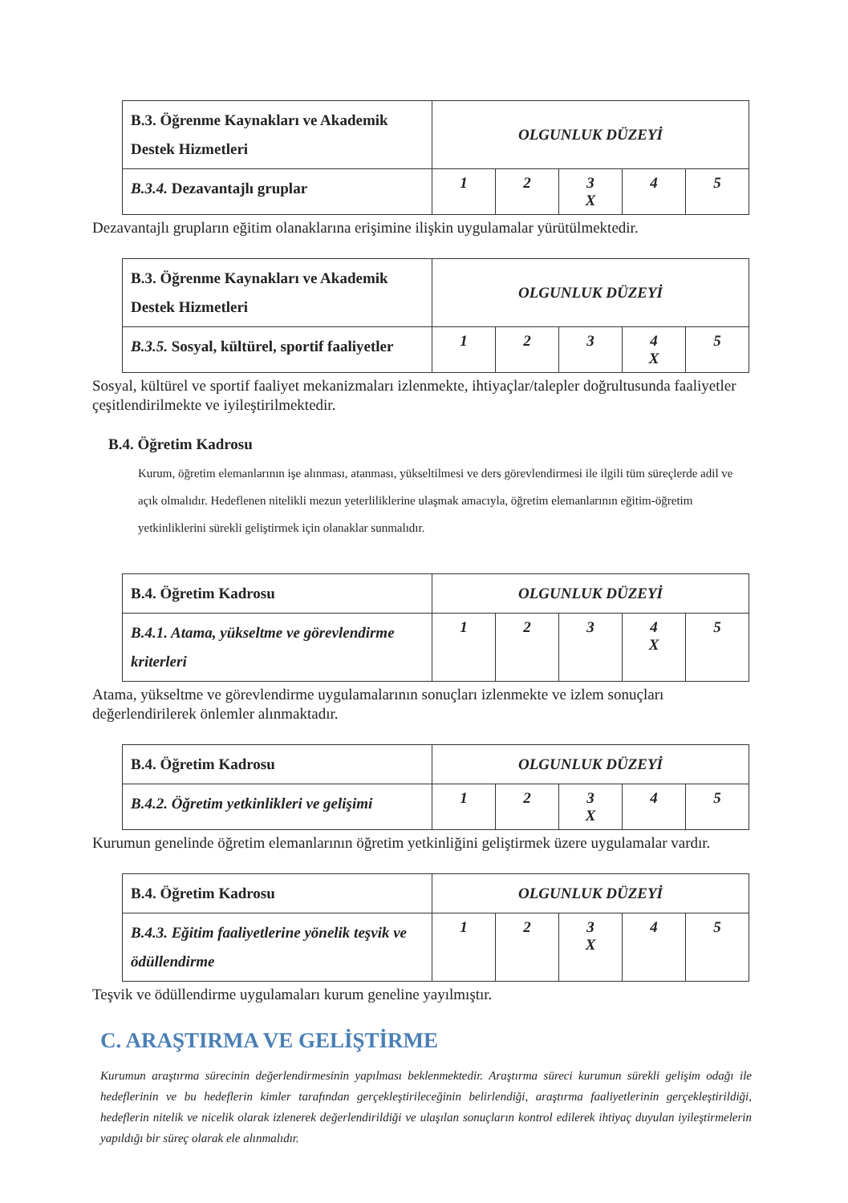| B.3. Öğrenme Kaynakları ve Akademik Destek Hizmetleri | OLGUNLUK DÜZEYİ | | | | |
| B.3.4. Dezavantajlı gruplar | 1 | 2 | 3 X | 4 | 5 |
Dezavantajlı grupların eğitim olanaklarına erişimine ilişkin uygulamalar yürütülmektedir.
| B.3. Öğrenme Kaynakları ve Akademik Destek Hizmetleri | OLGUNLUK DÜZEYİ | | | | |
| B.3.5. Sosyal, kültürel, sportif faaliyetler | 1 | 2 | 3 | 4 X | 5 |
Sosyal, kültürel ve sportif faaliyet mekanizmaları izlenmekte, ihtiyaçlar/talepler doğrultusunda faaliyetler çeşitlendirilmekte ve iyileştirilmektedir.
B.4. Öğretim Kadrosu
Kurum, öğretim elemanlarının işe alınması, atanması, yükseltilmesi ve ders görevlendirmesi ile ilgili tüm süreçlerde adil ve açık olmalıdır. Hedeflenen nitelikli mezun yeterliliklerine ulaşmak amacıyla, öğretim elemanlarının eğitim-öğretim yetkinliklerini sürekli geliştirmek için olanaklar sunmalıdır.
| B.4. Öğretim Kadrosu | OLGUNLUK DÜZEYİ | | | | |
| B.4.1. Atama, yükseltme ve görevlendirme kriterleri | 1 | 2 | 3 | 4 X | 5 |
Atama, yükseltme ve görevlendirme uygulamalarının sonuçları izlenmekte ve izlem sonuçları değerlendirilerek önlemler alınmaktadır.
| B.4. Öğretim Kadrosu | OLGUNLUK DÜZEYİ | | | | |
| B.4.2. Öğretim yetkinlikleri ve gelişimi | 1 | 2 | 3 X | 4 | 5 |
Kurumun genelinde öğretim elemanlarının öğretim yetkinliğini geliştirmek üzere uygulamalar vardır.
| B.4. Öğretim Kadrosu | OLGUNLUK DÜZEYİ | | | | |
| B.4.3. Eğitim faaliyetlerine yönelik teşvik ve ödüllendirme | 1 | 2 | 3 X | 4 | 5 |
Teşvik ve ödüllendirme uygulamaları kurum geneline yayılmıştır.
C. ARAŞTIRMA VE GELİŞTİRME
Kurumun araştırma sürecinin değerlendirmesinin yapılması beklenmektedir. Araştırma süreci kurumun sürekli gelişim odağı ile hedeflerinin ve bu hedeflerin kimler tarafından gerçekleştirileceğinin belirlendiği, araştırma faaliyetlerinin gerçekleştirildiği, hedeflerin nitelik ve nicelik olarak izlenerek değerlendirildiği ve ulaşılan sonuçların kontrol edilerek ihtiyaç duyulan iyileştirmelerin yapıldığı bir süreç olarak ele alınmalıdır.